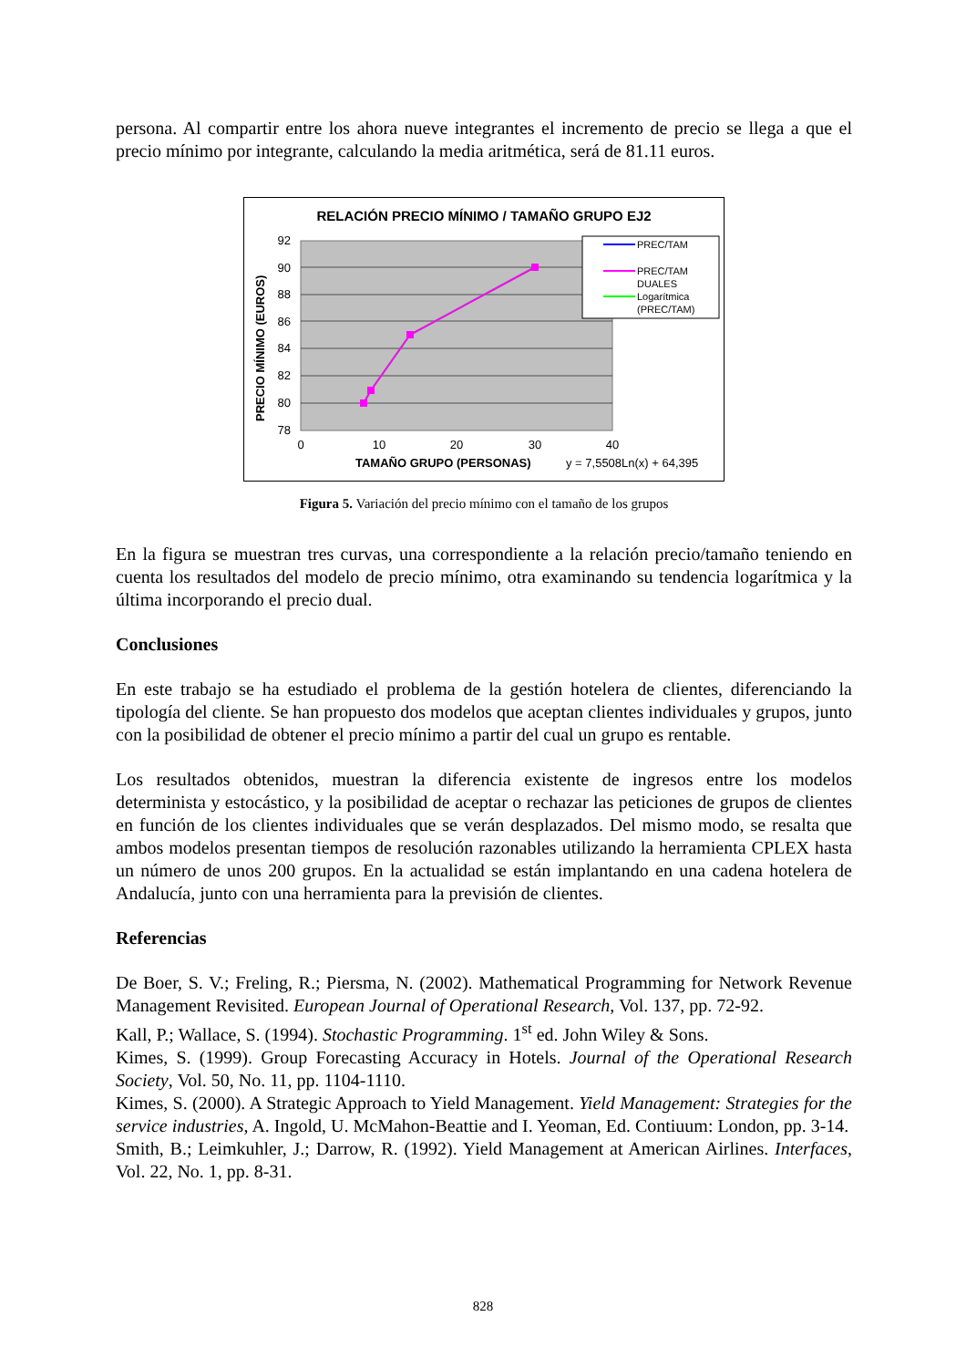persona. Al compartir entre los ahora nueve integrantes el incremento de precio se llega a que el precio mínimo por integrante, calculando la media aritmética, será de 81.11 euros.
RELACIÓN PRECIO MÍNIMO / TAMAÑO GRUPO EJ2
92
90
88
86
84
82
80
78
0
10
20
30
40
PREC/TAM
PREC/TAM
DUALES
Logarítmica
(PREC/TAM)
TAMAÑO GRUPO (PERSONAS)
y = 7,5508Ln(x) + 64,395
PRECIO MÍNIMO (EUROS)
Figura 5. Variación del precio mínimo con el tamaño de los grupos
En la figura se muestran tres curvas, una correspondiente a la relación precio/tamaño teniendo en cuenta los resultados del modelo de precio mínimo, otra examinando su tendencia logarítmica y la última incorporando el precio dual.
Conclusiones
En este trabajo se ha estudiado el problema de la gestión hotelera de clientes, diferenciando la tipología del cliente. Se han propuesto dos modelos que aceptan clientes individuales y grupos, junto con la posibilidad de obtener el precio mínimo a partir del cual un grupo es rentable.
Los resultados obtenidos, muestran la diferencia existente de ingresos entre los modelos determinista y estocástico, y la posibilidad de aceptar o rechazar las peticiones de grupos de clientes en función de los clientes individuales que se verán desplazados. Del mismo modo, se resalta que ambos modelos presentan tiempos de resolución razonables utilizando la herramienta CPLEX hasta un número de unos 200 grupos. En la actualidad se están implantando en una cadena hotelera de Andalucía, junto con una herramienta para la previsión de clientes.
Referencias
De Boer, S. V.; Freling, R.; Piersma, N. (2002). Mathematical Programming for Network Revenue Management Revisited. European Journal of Operational Research, Vol. 137, pp. 72-92.
Kall, P.; Wallace, S. (1994). Stochastic Programming. 1<sup>st</sup> ed. John Wiley & Sons.
Kimes, S. (1999). Group Forecasting Accuracy in Hotels. Journal of the Operational Research Society, Vol. 50, No. 11, pp. 1104-1110.
Kimes, S. (2000). A Strategic Approach to Yield Management. Yield Management: Strategies for the service industries, A. Ingold, U. McMahon-Beattie and I. Yeoman, Ed. Contiuum: London, pp. 3-14.
Smith, B.; Leimkuhler, J.; Darrow, R. (1992). Yield Management at American Airlines. Interfaces, Vol. 22, No. 1, pp. 8-31.
828